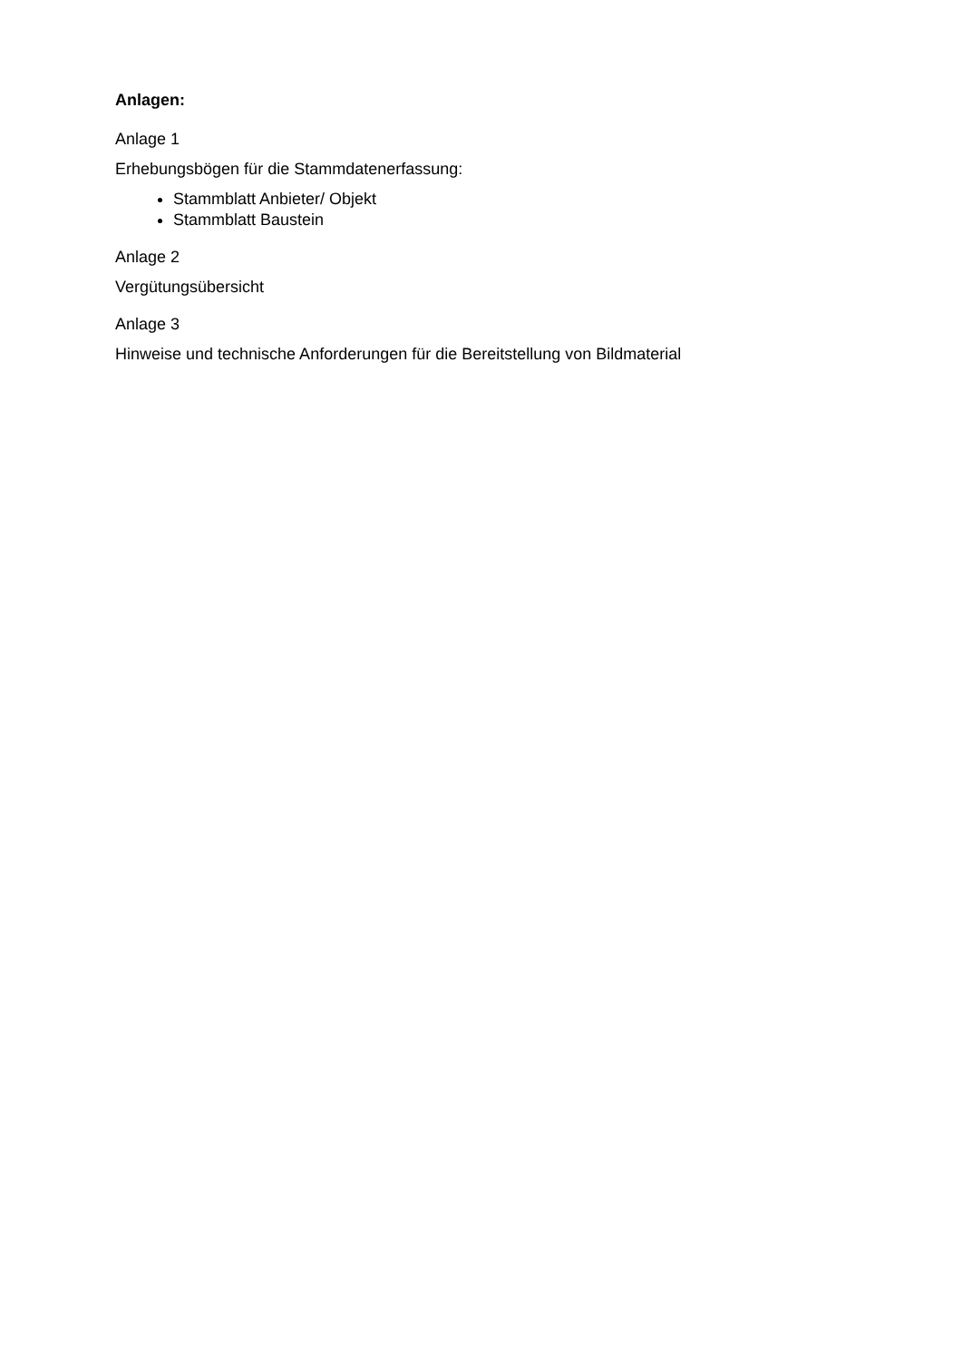Anlagen:
Anlage 1
Erhebungsbögen für die Stammdatenerfassung:
Stammblatt Anbieter/ Objekt
Stammblatt Baustein
Anlage 2
Vergütungsübersicht
Anlage 3
Hinweise und technische Anforderungen für die Bereitstellung von Bildmaterial